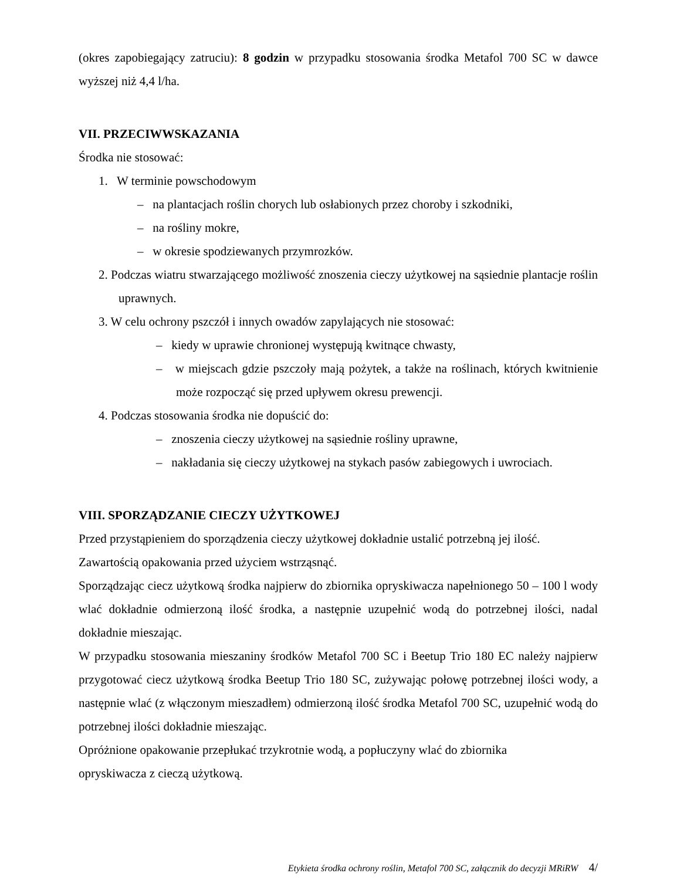(okres zapobiegający zatruciu): 8 godzin w przypadku stosowania środka Metafol 700 SC w dawce wyższej niż 4,4 l/ha.
VII. PRZECIWWSKAZANIA
Środka nie stosować:
1. W terminie powschodowym
– na plantacjach roślin chorych lub osłabionych przez choroby i szkodniki,
– na rośliny mokre,
– w okresie spodziewanych przymrozków.
2. Podczas wiatru stwarzającego możliwość znoszenia cieczy użytkowej na sąsiednie plantacje roślin uprawnych.
3. W celu ochrony pszczół i innych owadów zapylających nie stosować:
– kiedy w uprawie chronionej występują kwitnące chwasty,
– w miejscach gdzie pszczoły mają pożytek, a także na roślinach, których kwitnienie może rozpocząć się przed upływem okresu prewencji.
4. Podczas stosowania środka nie dopuścić do:
– znoszenia cieczy użytkowej na sąsiednie rośliny uprawne,
– nakładania się cieczy użytkowej na stykach pasów zabiegowych i uwrociach.
VIII. SPORZĄDZANIE CIECZY UŻYTKOWEJ
Przed przystąpieniem do sporządzenia cieczy użytkowej dokładnie ustalić potrzebną jej ilość.
Zawartością opakowania przed użyciem wstrząsnąć.
Sporządzając ciecz użytkową środka najpierw do zbiornika opryskiwacza napełnionego 50 – 100 l wody wlać dokładnie odmierzoną ilość środka, a następnie uzupełnić wodą do potrzebnej ilości, nadal dokładnie mieszając.
W przypadku stosowania mieszaniny środków Metafol 700 SC i Beetup Trio 180 EC należy najpierw przygotować ciecz użytkową środka Beetup Trio 180 SC, zużywając połowę potrzebnej ilości wody, a następnie wlać (z włączonym mieszadłem) odmierzoną ilość środka Metafol 700 SC, uzupełnić wodą do potrzebnej ilości dokładnie mieszając.
Opróżnione opakowanie przepłukać trzykrotnie wodą, a popłuczyny wlać do zbiornika
opryskiwacza z cieczą użytkową.
Etykieta środka ochrony roślin, Metafol 700 SC, załącznik do decyzji MRiRW 4/